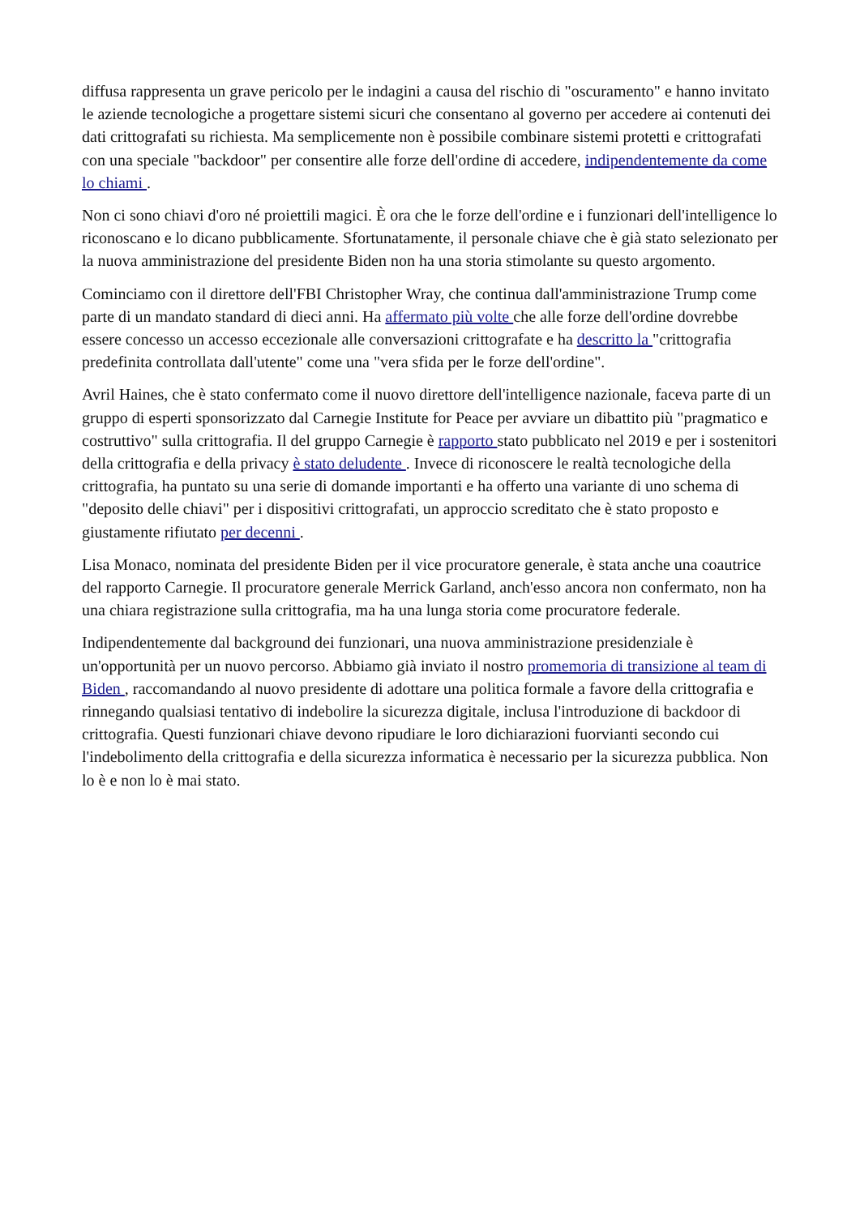diffusa rappresenta un grave pericolo per le indagini a causa del rischio di "oscuramento" e hanno invitato le aziende tecnologiche a progettare sistemi sicuri che consentano al governo per accedere ai contenuti dei dati crittografati su richiesta. Ma semplicemente non è possibile combinare sistemi protetti e crittografati con una speciale "backdoor" per consentire alle forze dell'ordine di accedere, indipendentemente da come lo chiami .
Non ci sono chiavi d'oro né proiettili magici. È ora che le forze dell'ordine e i funzionari dell'intelligence lo riconoscano e lo dicano pubblicamente. Sfortunatamente, il personale chiave che è già stato selezionato per la nuova amministrazione del presidente Biden non ha una storia stimolante su questo argomento.
Cominciamo con il direttore dell'FBI Christopher Wray, che continua dall'amministrazione Trump come parte di un mandato standard di dieci anni. Ha affermato più volte che alle forze dell'ordine dovrebbe essere concesso un accesso eccezionale alle conversazioni crittografate e ha descritto la "crittografia predefinita controllata dall'utente" come una "vera sfida per le forze dell'ordine".
Avril Haines, che è stato confermato come il nuovo direttore dell'intelligence nazionale, faceva parte di un gruppo di esperti sponsorizzato dal Carnegie Institute for Peace per avviare un dibattito più "pragmatico e costruttivo" sulla crittografia. Il del gruppo Carnegie è rapporto stato pubblicato nel 2019 e per i sostenitori della crittografia e della privacy è stato deludente . Invece di riconoscere le realtà tecnologiche della crittografia, ha puntato su una serie di domande importanti e ha offerto una variante di uno schema di "deposito delle chiavi" per i dispositivi crittografati, un approccio screditato che è stato proposto e giustamente rifiutato per decenni .
Lisa Monaco, nominata del presidente Biden per il vice procuratore generale, è stata anche una coautrice del rapporto Carnegie. Il procuratore generale Merrick Garland, anch'esso ancora non confermato, non ha una chiara registrazione sulla crittografia, ma ha una lunga storia come procuratore federale.
Indipendentemente dal background dei funzionari, una nuova amministrazione presidenziale è un'opportunità per un nuovo percorso. Abbiamo già inviato il nostro promemoria di transizione al team di Biden , raccomandando al nuovo presidente di adottare una politica formale a favore della crittografia e rinnegando qualsiasi tentativo di indebolire la sicurezza digitale, inclusa l'introduzione di backdoor di crittografia. Questi funzionari chiave devono ripudiare le loro dichiarazioni fuorvianti secondo cui l'indebolimento della crittografia e della sicurezza informatica è necessario per la sicurezza pubblica. Non lo è e non lo è mai stato.